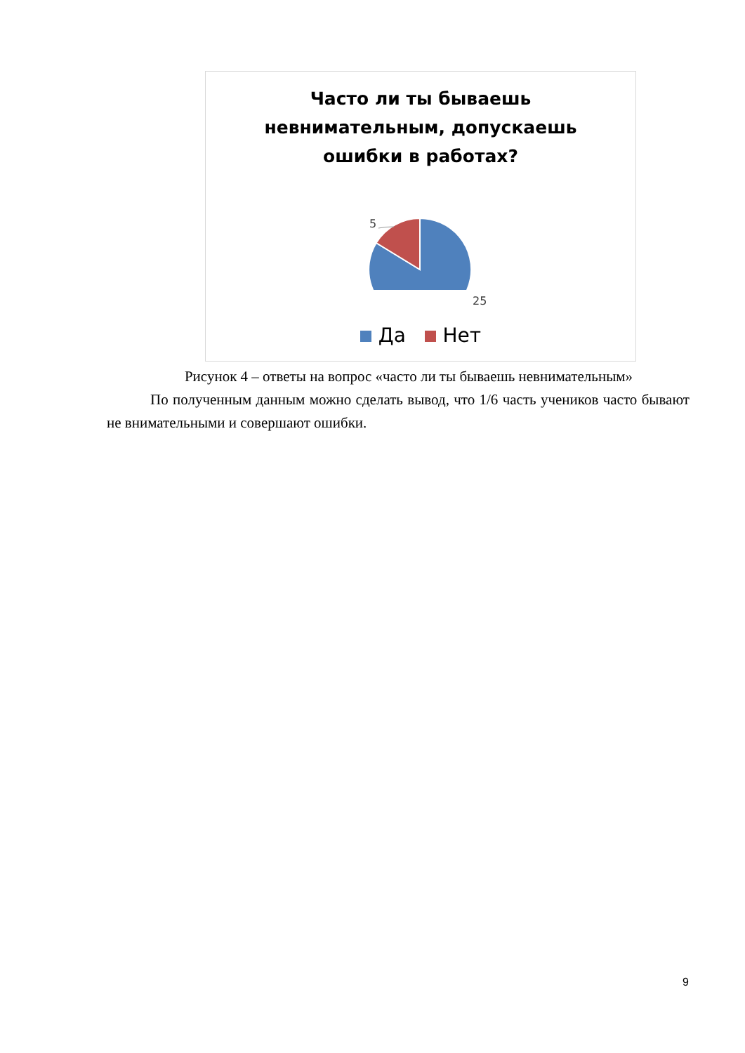Часто ли ты бываешь
невнимательным, допускаешь
ошибки в работах?
5
25
Да Нет
Рисунок 4 – ответы на вопрос «часто ли ты бываешь невнимательным»
По полученным данным можно сделать вывод, что 1/6 часть учеников часто бывают не внимательными и совершают ошибки.
9